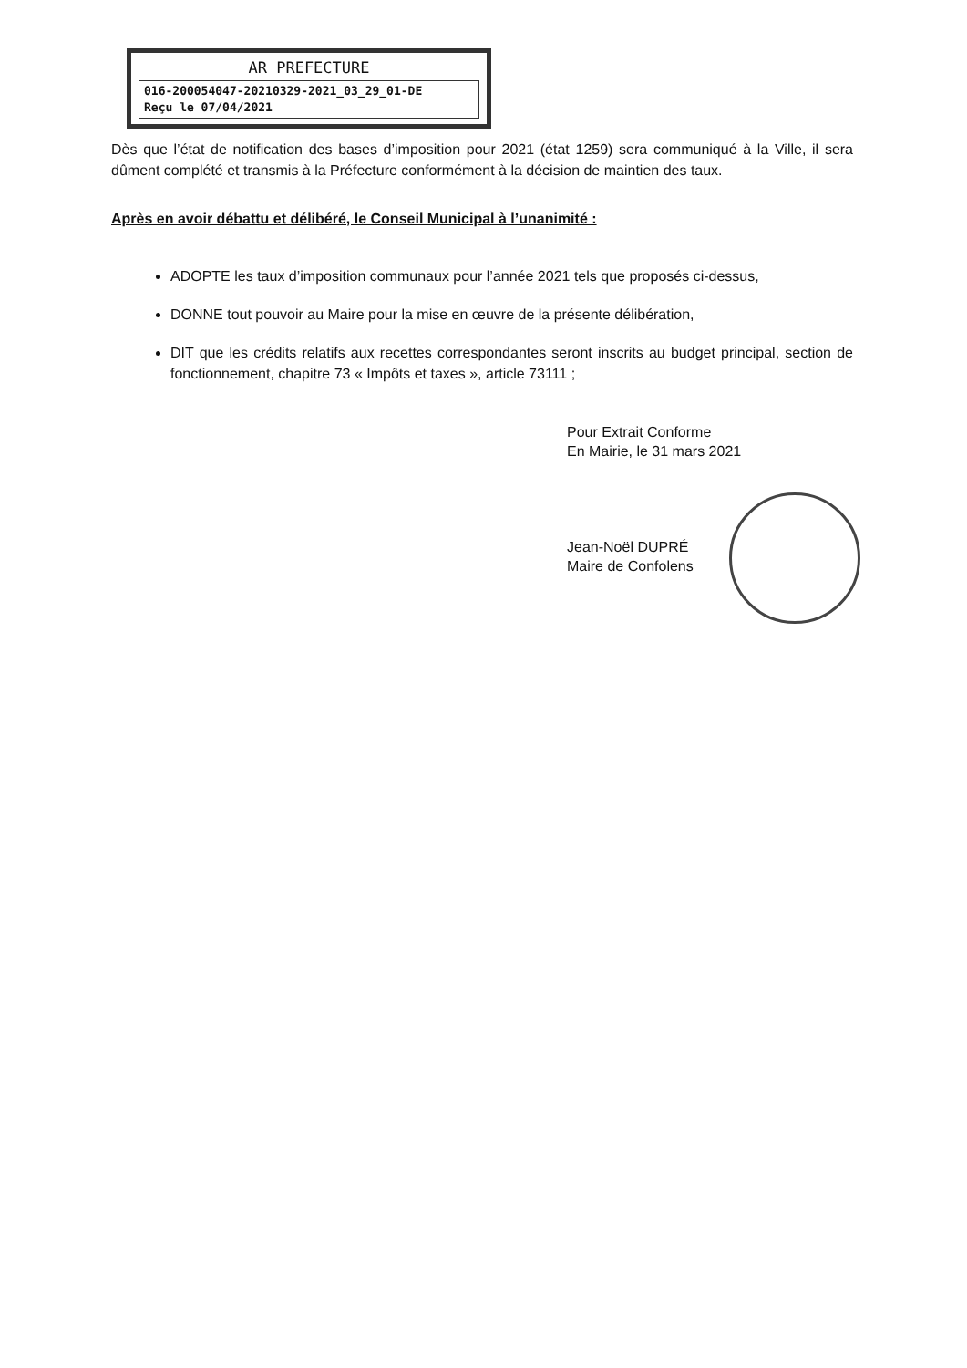AR PREFECTURE
016-200054047-20210329-2021_03_29_01-DE
Reçu le 07/04/2021
Dès que l’état de notification des bases d’imposition pour 2021 (état 1259) sera communiqué à la Ville, il sera dûment complété et transmis à la Préfecture conformément à la décision de maintien des taux.
Après en avoir débattu et délibéré, le Conseil Municipal à l’unanimité :
ADOPTE les taux d’imposition communaux pour l’année 2021 tels que proposés ci-dessus,
DONNE tout pouvoir au Maire pour la mise en œuvre de la présente délibération,
DIT que les crédits relatifs aux recettes correspondantes seront inscrits au budget principal, section de fonctionnement, chapitre 73 « Impôts et taxes », article 73111 ;
Pour Extrait Conforme
En Mairie, le 31 mars 2021
Jean-Noël DUPRÉ
Maire de Confolens